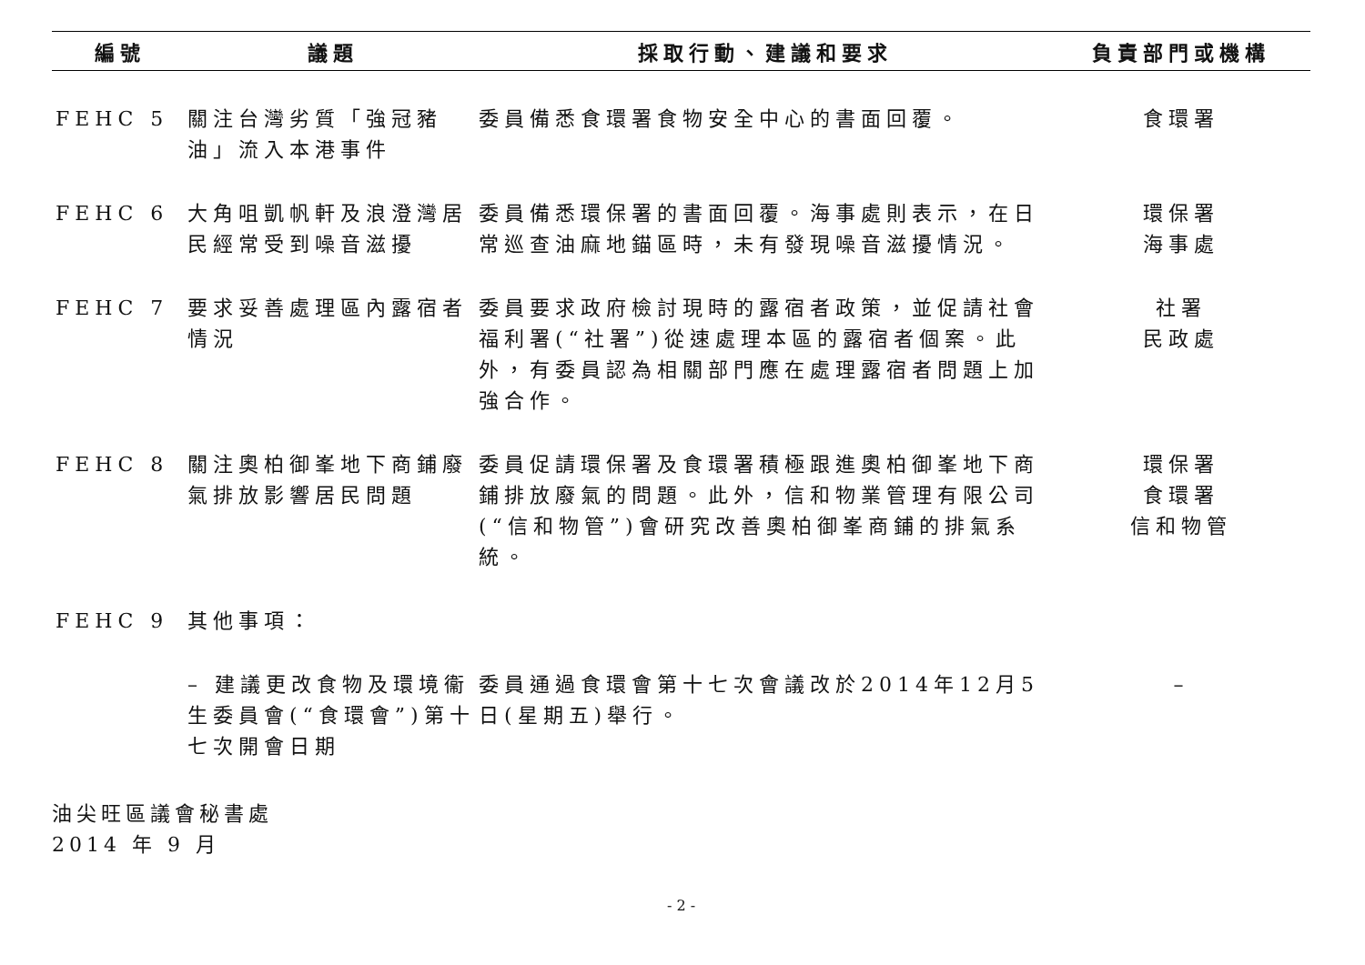| 編號 | 議題 | 採取行動、建議和要求 | 負責部門或機構 |
| --- | --- | --- | --- |
| FEHC 5 | 關注台灣劣質「強冠豬油」流入本港事件 | 委員備悉食環署食物安全中心的書面回覆。 | 食環署 |
| FEHC 6 | 大角咀凱帆軒及浪澄灣居民經常受到噪音滋擾 | 委員備悉環保署的書面回覆。海事處則表示，在日常巡查油麻地錨區時，未有發現噪音滋擾情況。 | 環保署 海事處 |
| FEHC 7 | 要求妥善處理區內露宿者情況 | 委員要求政府檢討現時的露宿者政策，並促請社會福利署(“社署”)從速處理本區的露宿者個案。此外，有委員認為相關部門應在處理露宿者問題上加強合作。 | 社署 民政處 |
| FEHC 8 | 關注奧柏御峯地下商鋪廢氣排放影響居民問題 | 委員促請環保署及食環署積極跟進奧柏御峯地下商鋪排放廢氣的問題。此外，信和物業管理有限公司(“信和物管”)會研究改善奧柏御峯商鋪的排氣系統。 | 環保署 食環署 信和物管 |
| FEHC 9 | 其他事項： | | |
| | – 建議更改食物及環境衞生委員會(“食環會”)第十七次開會日期 | 委員通過食環會第十七次會議改於2014年12月5日(星期五)舉行。 | – |
油尖旺區議會秘書處
2014 年 9 月
- 2 -